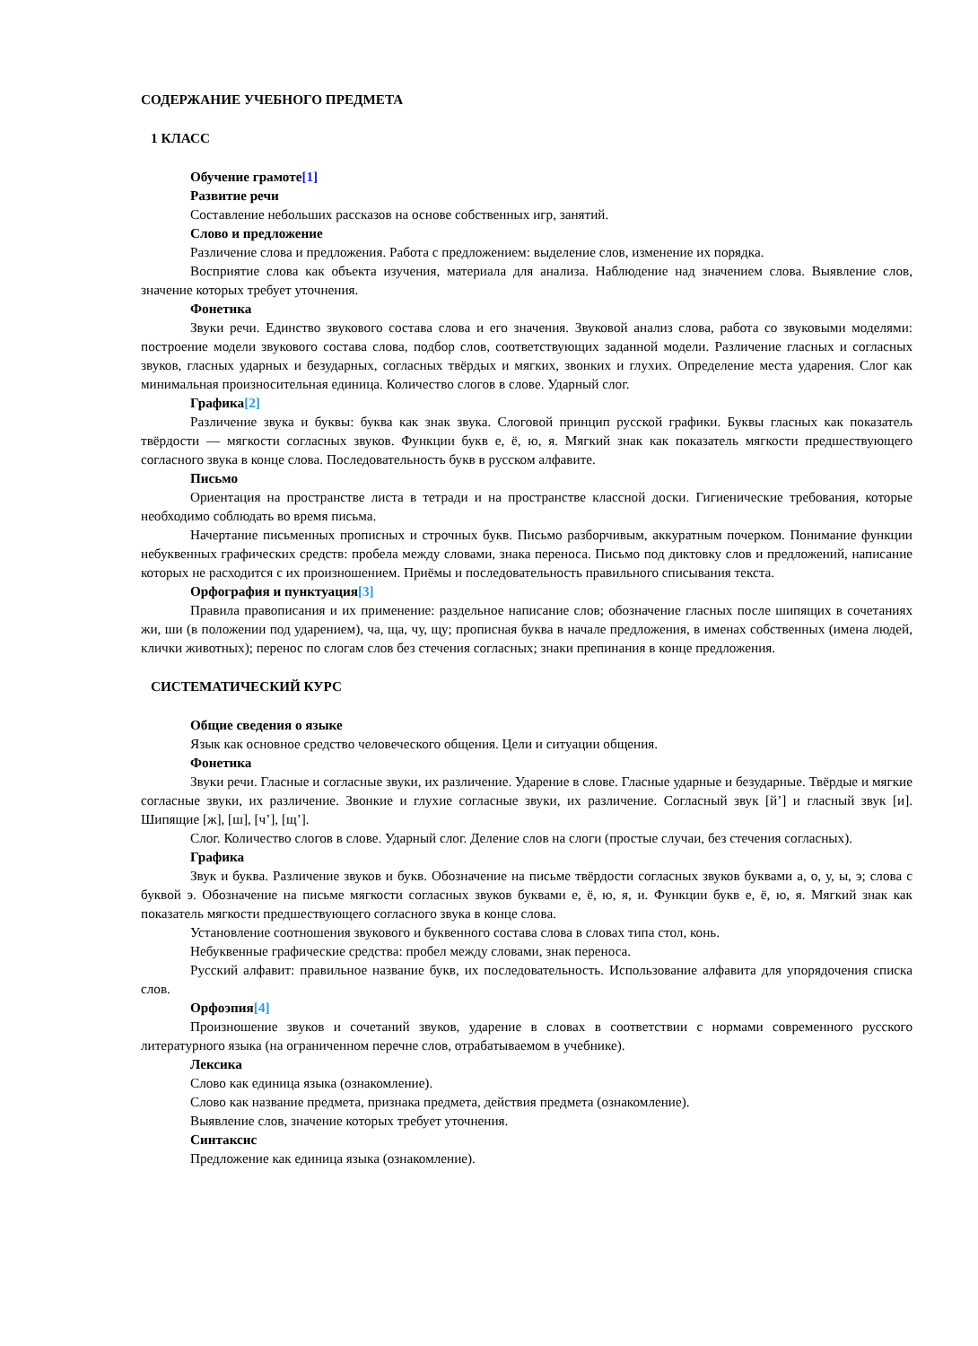СОДЕРЖАНИЕ УЧЕБНОГО ПРЕДМЕТА
1 КЛАСС
Обучение грамоте[1]
Развитие речи
Составление небольших рассказов на основе собственных игр, занятий.
Слово и предложение
Различение слова и предложения. Работа с предложением: выделение слов, изменение их порядка.
Восприятие слова как объекта изучения, материала для анализа. Наблюдение над значением слова. Выявление слов, значение которых требует уточнения.
Фонетика
Звуки речи. Единство звукового состава слова и его значения. Звуковой анализ слова, работа со звуковыми моделями: построение модели звукового состава слова, подбор слов, соответствующих заданной модели. Различение гласных и согласных звуков, гласных ударных и безударных, согласных твёрдых и мягких, звонких и глухих. Определение места ударения. Слог как минимальная произносительная единица. Количество слогов в слове. Ударный слог.
Графика[2]
Различение звука и буквы: буква как знак звука. Слоговой принцип русской графики. Буквы гласных как показатель твёрдости — мягкости согласных звуков. Функции букв е, ё, ю, я. Мягкий знак как показатель мягкости предшествующего согласного звука в конце слова. Последовательность букв в русском алфавите.
Письмо
Ориентация на пространстве листа в тетради и на пространстве классной доски. Гигиенические требования, которые необходимо соблюдать во время письма.
Начертание письменных прописных и строчных букв. Письмо разборчивым, аккуратным почерком. Понимание функции небуквенных графических средств: пробела между словами, знака переноса. Письмо под диктовку слов и предложений, написание которых не расходится с их произношением. Приёмы и последовательность правильного списывания текста.
Орфография и пунктуация[3]
Правила правописания и их применение: раздельное написание слов; обозначение гласных после шипящих в сочетаниях жи, ши (в положении под ударением), ча, ща, чу, щу; прописная буква в начале предложения, в именах собственных (имена людей, клички животных); перенос по слогам слов без стечения согласных; знаки препинания в конце предложения.
СИСТЕМАТИЧЕСКИЙ КУРС
Общие сведения о языке
Язык как основное средство человеческого общения. Цели и ситуации общения.
Фонетика
Звуки речи. Гласные и согласные звуки, их различение. Ударение в слове. Гласные ударные и безударные. Твёрдые и мягкие согласные звуки, их различение. Звонкие и глухие согласные звуки, их различение. Согласный звук [й’] и гласный звук [и]. Шипящие [ж], [ш], [ч’], [щ’].
Слог. Количество слогов в слове. Ударный слог. Деление слов на слоги (простые случаи, без стечения согласных).
Графика
Звук и буква. Различение звуков и букв. Обозначение на письме твёрдости согласных звуков буквами а, о, у, ы, э; слова с буквой э. Обозначение на письме мягкости согласных звуков буквами е, ё, ю, я, и. Функции букв е, ё, ю, я. Мягкий знак как показатель мягкости предшествующего согласного звука в конце слова.
Установление соотношения звукового и буквенного состава слова в словах типа стол, конь.
Небуквенные графические средства: пробел между словами, знак переноса.
Русский алфавит: правильное название букв, их последовательность. Использование алфавита для упорядочения списка слов.
Орфоэпия[4]
Произношение звуков и сочетаний звуков, ударение в словах в соответствии с нормами современного русского литературного языка (на ограниченном перечне слов, отрабатываемом в учебнике).
Лексика
Слово как единица языка (ознакомление).
Слово как название предмета, признака предмета, действия предмета (ознакомление).
Выявление слов, значение которых требует уточнения.
Синтаксис
Предложение как единица языка (ознакомление).